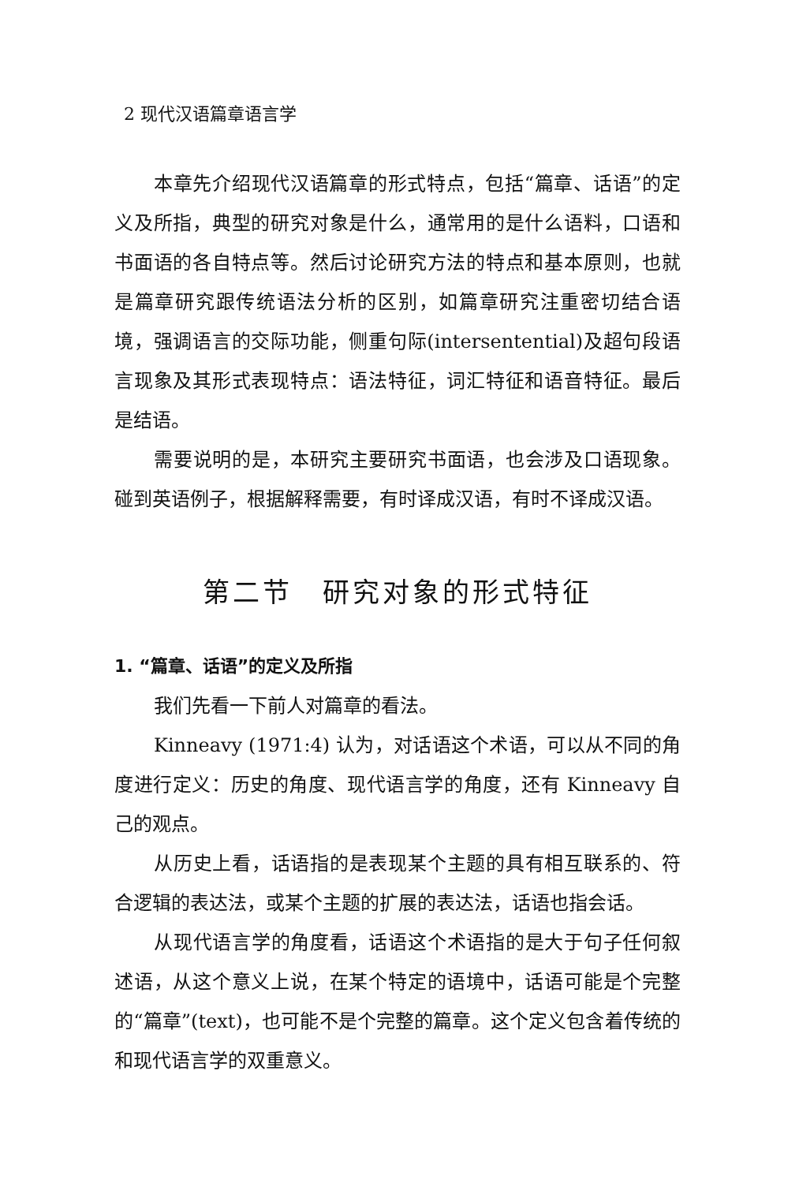2 现代汉语篇章语言学
本章先介绍现代汉语篇章的形式特点，包括“篇章、话语”的定义及所指，典型的研究对象是什么，通常用的是什么语料，口语和书面语的各自特点等。然后讨论研究方法的特点和基本原则，也就是篇章研究跟传统语法分析的区别，如篇章研究注重密切结合语境，强调语言的交际功能，侧重句际(intersentential)及超句段语言现象及其形式表现特点：语法特征，词汇特征和语音特征。最后是结语。
需要说明的是，本研究主要研究书面语，也会涉及口语现象。碰到英语例子，根据解释需要，有时译成汉语，有时不译成汉语。
第二节　研究对象的形式特征
1. “篇章、话语”的定义及所指
我们先看一下前人对篇章的看法。
Kinneavy (1971:4) 认为，对话语这个术语，可以从不同的角度进行定义：历史的角度、现代语言学的角度，还有 Kinneavy 自己的观点。
从历史上看，话语指的是表现某个主题的具有相互联系的、符合逻辑的表达法，或某个主题的扩展的表达法，话语也指会话。
从现代语言学的角度看，话语这个术语指的是大于句子任何叙述语，从这个意义上说，在某个特定的语境中，话语可能是个完整的“篇章”(text)，也可能不是个完整的篇章。这个定义包含着传统的和现代语言学的双重意义。